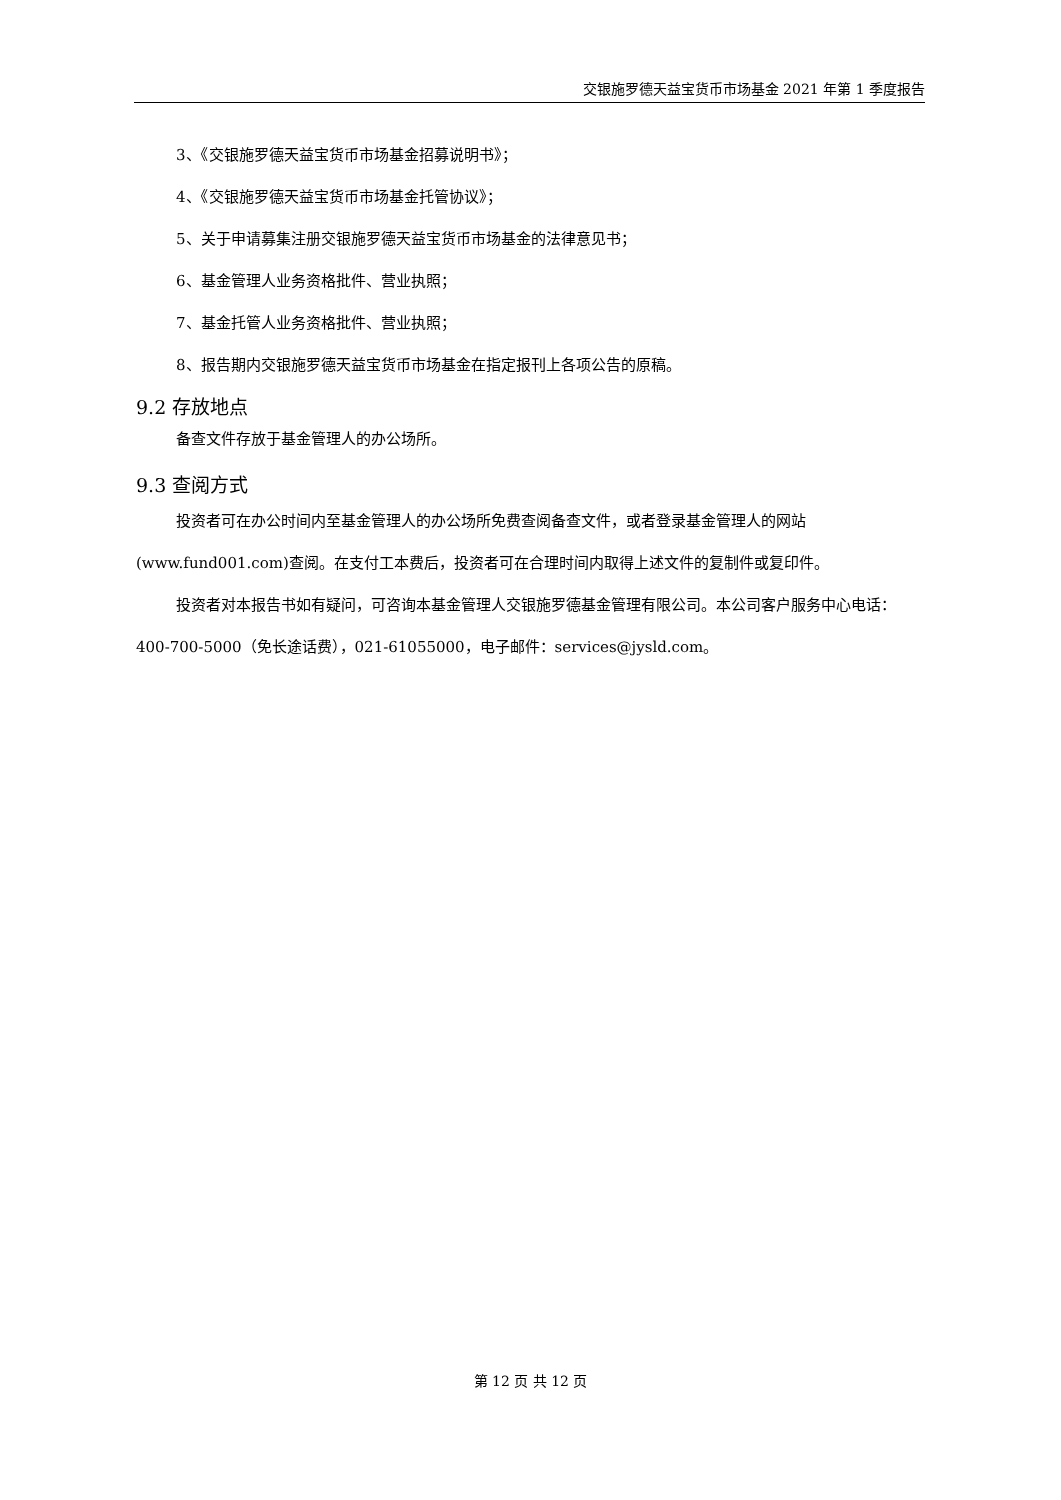交银施罗德天益宝货币市场基金 2021 年第 1 季度报告
3、《交银施罗德天益宝货币市场基金招募说明书》；
4、《交银施罗德天益宝货币市场基金托管协议》；
5、关于申请募集注册交银施罗德天益宝货币市场基金的法律意见书；
6、基金管理人业务资格批件、营业执照；
7、基金托管人业务资格批件、营业执照；
8、报告期内交银施罗德天益宝货币市场基金在指定报刊上各项公告的原稿。
9.2 存放地点
备查文件存放于基金管理人的办公场所。
9.3 查阅方式
投资者可在办公时间内至基金管理人的办公场所免费查阅备查文件，或者登录基金管理人的网站(www.fund001.com)查阅。在支付工本费后，投资者可在合理时间内取得上述文件的复制件或复印件。
投资者对本报告书如有疑问，可咨询本基金管理人交银施罗德基金管理有限公司。本公司客户服务中心电话：400-700-5000（免长途话费），021-61055000，电子邮件：services@jysld.com。
第 12 页 共 12 页